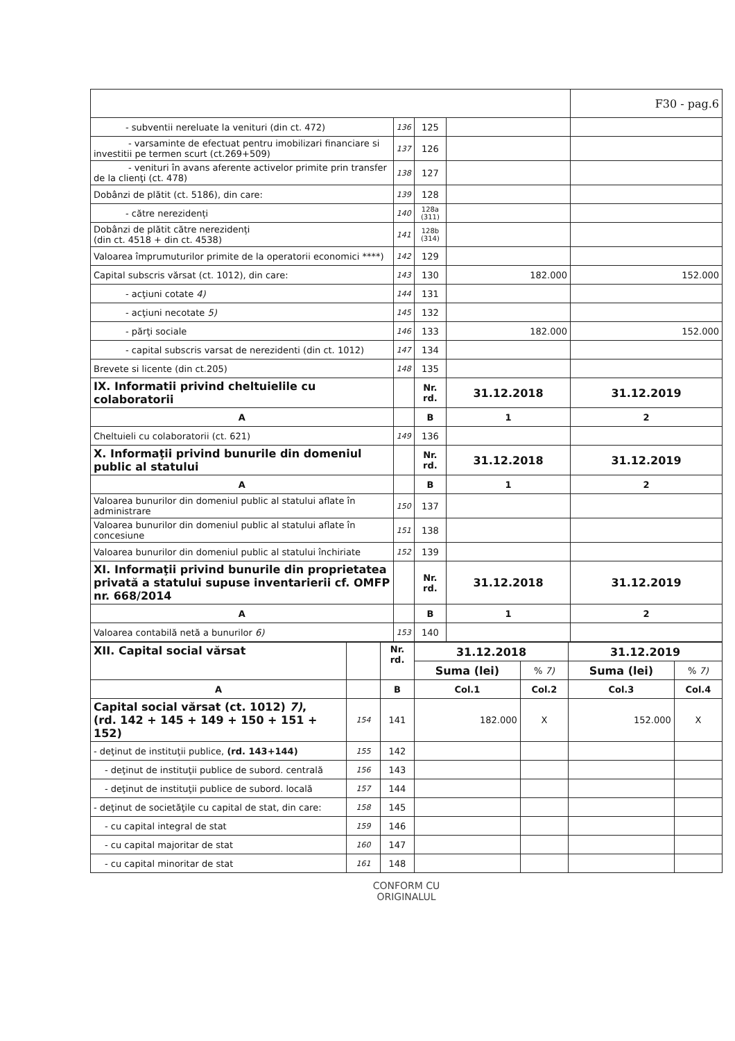| | | | | F30 - pag.6 |
| - subventii nereluate la venituri (din ct. 472) | 136 | 125 | | |
| - varsaminte de efectuat pentru imobilizari financiare si investitii pe termen scurt (ct.269+509) | 137 | 126 | | |
| - venituri în avans aferente activelor primite prin transfer de la clienţi (ct. 478) | 138 | 127 | | |
| Dobânzi de plătit (ct. 5186), din care: | 139 | 128 | | |
| - către nerezidenți | 140 | 128a (311) | | |
| Dobânzi de plătit către nerezidenți (din ct. 4518 + din ct. 4538) | 141 | 128b (314) | | |
| Valoarea împrumuturilor primite de la operatorii economici ****) | 142 | 129 | | |
| Capital subscris vărsat (ct. 1012), din care: | 143 | 130 | 182.000 | 152.000 |
| - acţiuni cotate 4) | 144 | 131 | | |
| - acţiuni necotate 5) | 145 | 132 | | |
| - părţi sociale | 146 | 133 | 182.000 | 152.000 |
| - capital subscris varsat de nerezidenti (din ct. 1012) | 147 | 134 | | |
| Brevete si licente (din ct.205) | 148 | 135 | | |
| IX. Informatii privind cheltuielile cu colaboratorii | | Nr. rd. | 31.12.2018 | 31.12.2019 |
| A | | B | 1 | 2 |
| Cheltuieli cu colaboratorii (ct. 621) | 149 | 136 | | |
| X. Informaţii privind bunurile din domeniul public al statului | | Nr. rd. | 31.12.2018 | 31.12.2019 |
| A | | B | 1 | 2 |
| Valoarea bunurilor din domeniul public al statului aflate în administrare | 150 | 137 | | |
| Valoarea bunurilor din domeniul public al statului aflate în concesiune | 151 | 138 | | |
| Valoarea bunurilor din domeniul public al statului închiriate | 152 | 139 | | |
| XI. Informaţii privind bunurile din proprietatea privată a statului supuse inventarierii cf. OMFP nr. 668/2014 | | Nr. rd. | 31.12.2018 | 31.12.2019 |
| A | | B | 1 | 2 |
| Valoarea contabilă netă a bunurilor 6) | 153 | 140 | | |
| XII. Capital social vărsat | | Nr. rd. | 31.12.2018 | | 31.12.2019 | |
| | | | Suma (lei) | % 7) | Suma (lei) | % 7) |
| A | | B | Col.1 | Col.2 | Col.3 | Col.4 |
| Capital social vărsat (ct. 1012) 7) , (rd. 142 + 145 + 149 + 150 + 151 + 152) | 154 | 141 | 182.000 | X | 152.000 | X |
| - deţinut de instituţii publice, (rd. 143+144) | 155 | 142 | | | | |
| - deţinut de instituţii publice de subord. centrală | 156 | 143 | | | | |
| - deţinut de instituţii publice de subord. locală | 157 | 144 | | | | |
| - deţinut de societăţile cu capital de stat, din care: | 158 | 145 | | | | |
| - cu capital integral de stat | 159 | 146 | | | | |
| - cu capital majoritar de stat | 160 | 147 | | | | |
| - cu capital minoritar de stat | 161 | 148 | | | | |
CONFORM CU
ORIGINALUL